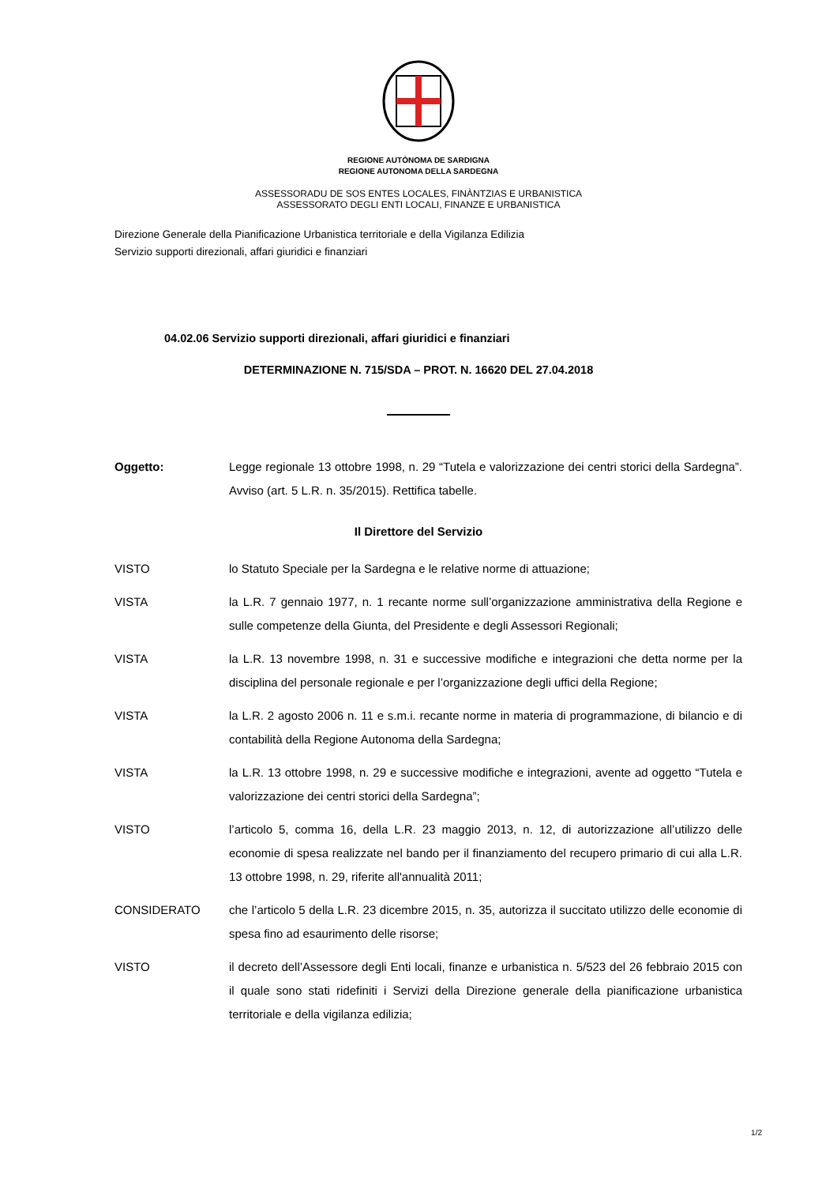REGIONE AUTÒNOMA DE SARDIGNA
REGIONE AUTONOMA DELLA SARDEGNA
ASSESSORADU DE SOS ENTES LOCALES, FINÀNTZIAS E URBANISTICA
ASSESSORATO DEGLI ENTI LOCALI, FINANZE E URBANISTICA
Direzione Generale della Pianificazione Urbanistica territoriale e della Vigilanza Edilizia
Servizio supporti direzionali, affari giuridici e finanziari
04.02.06 Servizio supporti direzionali, affari giuridici e finanziari
DETERMINAZIONE N. 715/SDA – PROT. N. 16620 DEL 27.04.2018
Oggetto: Legge regionale 13 ottobre 1998, n. 29 “Tutela e valorizzazione dei centri storici della Sardegna”. Avviso (art. 5 L.R. n. 35/2015). Rettifica tabelle.
Il Direttore del Servizio
VISTO lo Statuto Speciale per la Sardegna e le relative norme di attuazione;
VISTA la L.R. 7 gennaio 1977, n. 1 recante norme sull’organizzazione amministrativa della Regione e sulle competenze della Giunta, del Presidente e degli Assessori Regionali;
VISTA la L.R. 13 novembre 1998, n. 31 e successive modifiche e integrazioni che detta norme per la disciplina del personale regionale e per l’organizzazione degli uffici della Regione;
VISTA la L.R. 2 agosto 2006 n. 11 e s.m.i. recante norme in materia di programmazione, di bilancio e di contabilità della Regione Autonoma della Sardegna;
VISTA la L.R. 13 ottobre 1998, n. 29 e successive modifiche e integrazioni, avente ad oggetto “Tutela e valorizzazione dei centri storici della Sardegna”;
VISTO l’articolo 5, comma 16, della L.R. 23 maggio 2013, n. 12, di autorizzazione all’utilizzo delle economie di spesa realizzate nel bando per il finanziamento del recupero primario di cui alla L.R. 13 ottobre 1998, n. 29, riferite all'annualità 2011;
CONSIDERATO che l’articolo 5 della L.R. 23 dicembre 2015, n. 35, autorizza il succitato utilizzo delle economie di spesa fino ad esaurimento delle risorse;
VISTO il decreto dell’Assessore degli Enti locali, finanze e urbanistica n. 5/523 del 26 febbraio 2015 con il quale sono stati ridefiniti i Servizi della Direzione generale della pianificazione urbanistica territoriale e della vigilanza edilizia;
1/2